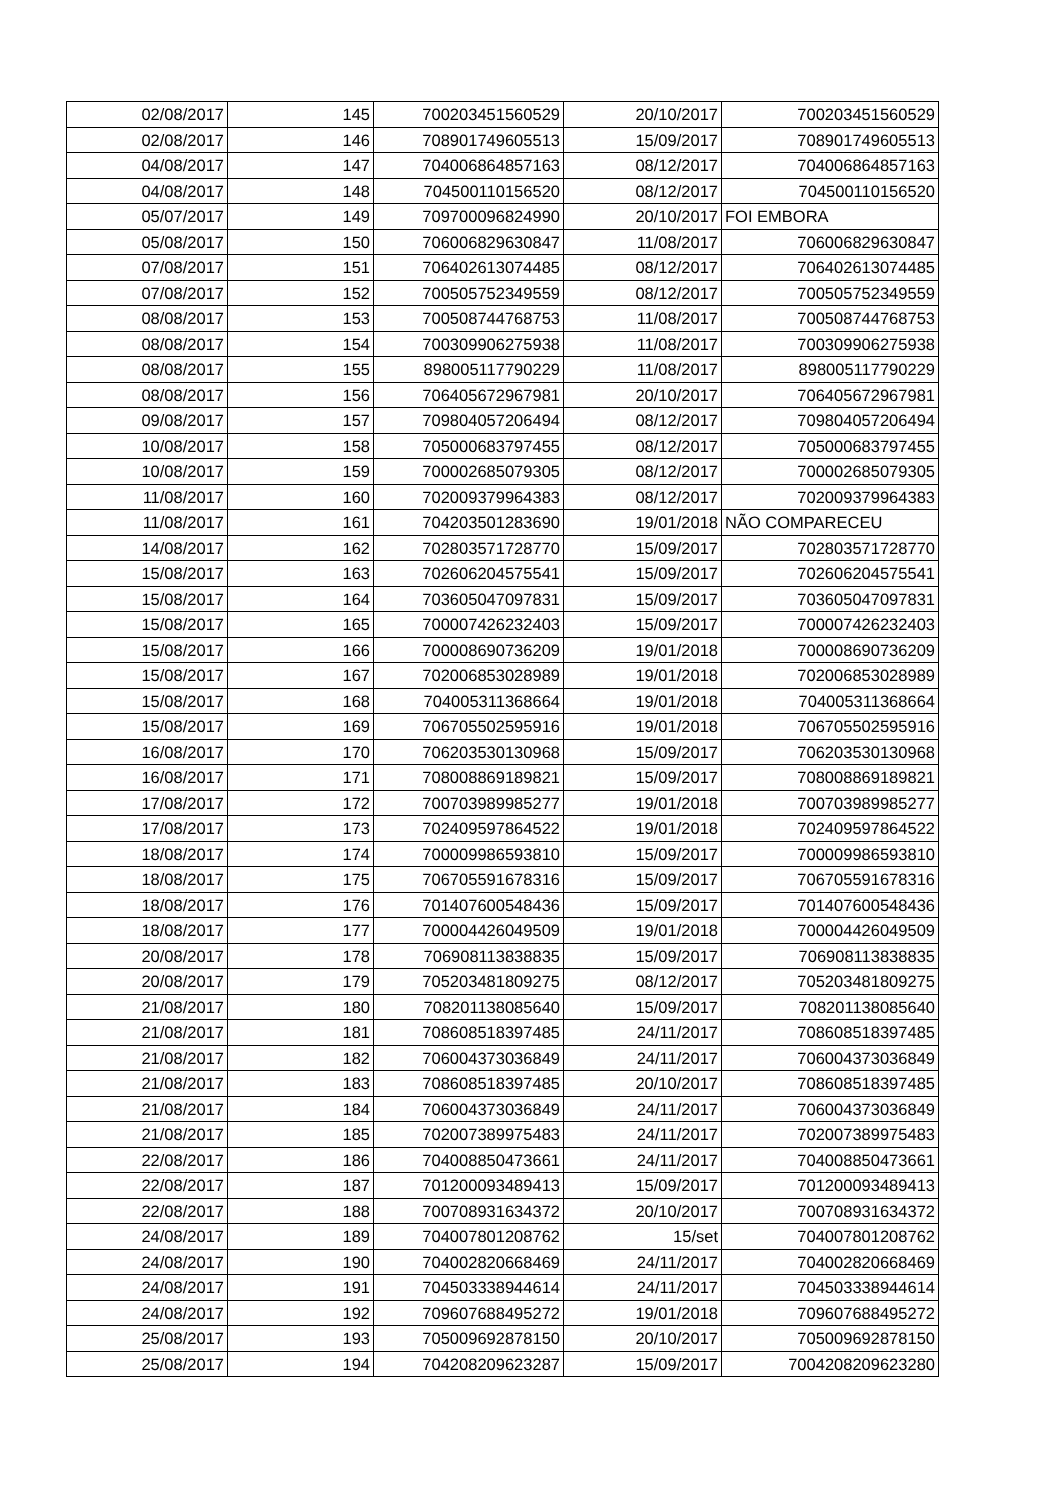| 02/08/2017 | 145 | 700203451560529 | 20/10/2017 | 700203451560529 |
| 02/08/2017 | 146 | 708901749605513 | 15/09/2017 | 708901749605513 |
| 04/08/2017 | 147 | 704006864857163 | 08/12/2017 | 704006864857163 |
| 04/08/2017 | 148 | 704500110156520 | 08/12/2017 | 704500110156520 |
| 05/07/2017 | 149 | 709700096824990 | 20/10/2017 | FOI EMBORA |
| 05/08/2017 | 150 | 706006829630847 | 11/08/2017 | 706006829630847 |
| 07/08/2017 | 151 | 706402613074485 | 08/12/2017 | 706402613074485 |
| 07/08/2017 | 152 | 700505752349559 | 08/12/2017 | 700505752349559 |
| 08/08/2017 | 153 | 700508744768753 | 11/08/2017 | 700508744768753 |
| 08/08/2017 | 154 | 700309906275938 | 11/08/2017 | 700309906275938 |
| 08/08/2017 | 155 | 898005117790229 | 11/08/2017 | 898005117790229 |
| 08/08/2017 | 156 | 706405672967981 | 20/10/2017 | 706405672967981 |
| 09/08/2017 | 157 | 709804057206494 | 08/12/2017 | 709804057206494 |
| 10/08/2017 | 158 | 705000683797455 | 08/12/2017 | 705000683797455 |
| 10/08/2017 | 159 | 700002685079305 | 08/12/2017 | 700002685079305 |
| 11/08/2017 | 160 | 702009379964383 | 08/12/2017 | 702009379964383 |
| 11/08/2017 | 161 | 704203501283690 | 19/01/2018 | NÃO COMPARECEU |
| 14/08/2017 | 162 | 702803571728770 | 15/09/2017 | 702803571728770 |
| 15/08/2017 | 163 | 702606204575541 | 15/09/2017 | 702606204575541 |
| 15/08/2017 | 164 | 703605047097831 | 15/09/2017 | 703605047097831 |
| 15/08/2017 | 165 | 700007426232403 | 15/09/2017 | 700007426232403 |
| 15/08/2017 | 166 | 700008690736209 | 19/01/2018 | 700008690736209 |
| 15/08/2017 | 167 | 702006853028989 | 19/01/2018 | 702006853028989 |
| 15/08/2017 | 168 | 704005311368664 | 19/01/2018 | 704005311368664 |
| 15/08/2017 | 169 | 706705502595916 | 19/01/2018 | 706705502595916 |
| 16/08/2017 | 170 | 706203530130968 | 15/09/2017 | 706203530130968 |
| 16/08/2017 | 171 | 708008869189821 | 15/09/2017 | 708008869189821 |
| 17/08/2017 | 172 | 700703989985277 | 19/01/2018 | 700703989985277 |
| 17/08/2017 | 173 | 702409597864522 | 19/01/2018 | 702409597864522 |
| 18/08/2017 | 174 | 700009986593810 | 15/09/2017 | 700009986593810 |
| 18/08/2017 | 175 | 706705591678316 | 15/09/2017 | 706705591678316 |
| 18/08/2017 | 176 | 701407600548436 | 15/09/2017 | 701407600548436 |
| 18/08/2017 | 177 | 700004426049509 | 19/01/2018 | 700004426049509 |
| 20/08/2017 | 178 | 706908113838835 | 15/09/2017 | 706908113838835 |
| 20/08/2017 | 179 | 705203481809275 | 08/12/2017 | 705203481809275 |
| 21/08/2017 | 180 | 708201138085640 | 15/09/2017 | 708201138085640 |
| 21/08/2017 | 181 | 708608518397485 | 24/11/2017 | 708608518397485 |
| 21/08/2017 | 182 | 706004373036849 | 24/11/2017 | 706004373036849 |
| 21/08/2017 | 183 | 708608518397485 | 20/10/2017 | 708608518397485 |
| 21/08/2017 | 184 | 706004373036849 | 24/11/2017 | 706004373036849 |
| 21/08/2017 | 185 | 702007389975483 | 24/11/2017 | 702007389975483 |
| 22/08/2017 | 186 | 704008850473661 | 24/11/2017 | 704008850473661 |
| 22/08/2017 | 187 | 701200093489413 | 15/09/2017 | 701200093489413 |
| 22/08/2017 | 188 | 700708931634372 | 20/10/2017 | 700708931634372 |
| 24/08/2017 | 189 | 704007801208762 | 15/set | 704007801208762 |
| 24/08/2017 | 190 | 704002820668469 | 24/11/2017 | 704002820668469 |
| 24/08/2017 | 191 | 704503338944614 | 24/11/2017 | 704503338944614 |
| 24/08/2017 | 192 | 709607688495272 | 19/01/2018 | 709607688495272 |
| 25/08/2017 | 193 | 705009692878150 | 20/10/2017 | 705009692878150 |
| 25/08/2017 | 194 | 704208209623287 | 15/09/2017 | 7004208209623280 |